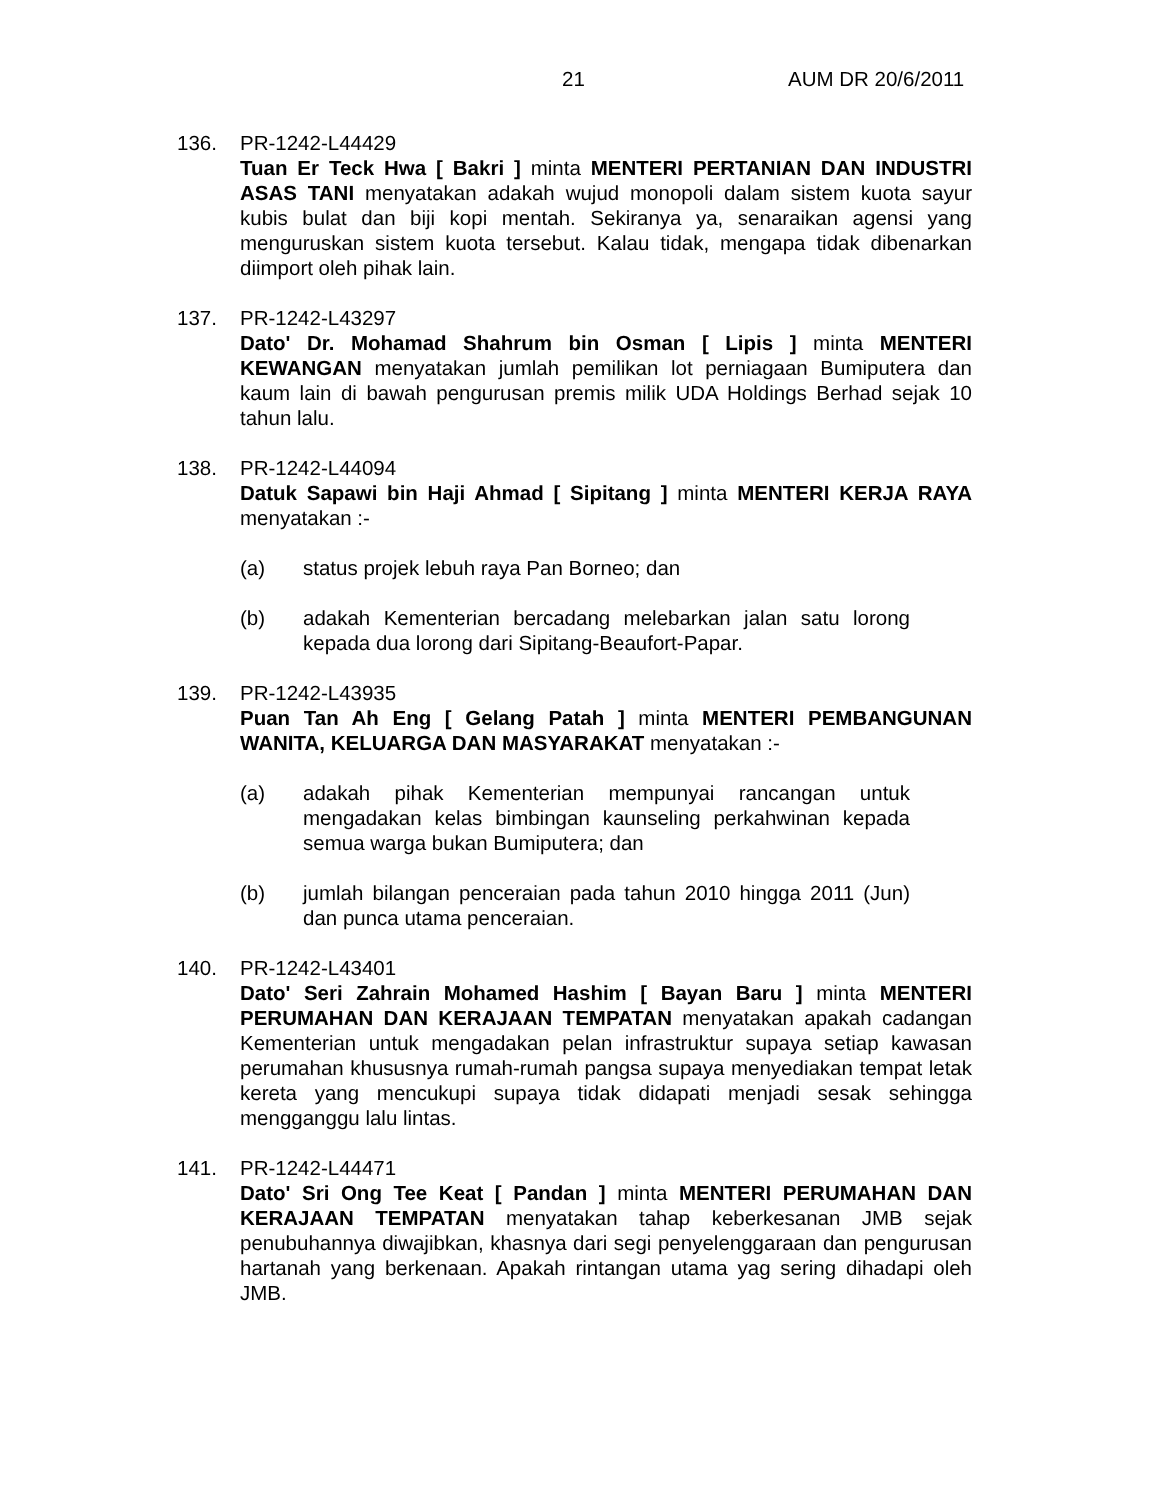21 AUM DR 20/6/2011
136. PR-1242-L44429
Tuan Er Teck Hwa [ Bakri ] minta MENTERI PERTANIAN DAN INDUSTRI ASAS TANI menyatakan adakah wujud monopoli dalam sistem kuota sayur kubis bulat dan biji kopi mentah. Sekiranya ya, senaraikan agensi yang menguruskan sistem kuota tersebut. Kalau tidak, mengapa tidak dibenarkan diimport oleh pihak lain.
137. PR-1242-L43297
Dato' Dr. Mohamad Shahrum bin Osman [ Lipis ] minta MENTERI KEWANGAN menyatakan jumlah pemilikan lot perniagaan Bumiputera dan kaum lain di bawah pengurusan premis milik UDA Holdings Berhad sejak 10 tahun lalu.
138. PR-1242-L44094
Datuk Sapawi bin Haji Ahmad [ Sipitang ] minta MENTERI KERJA RAYA menyatakan :-
(a) status projek lebuh raya Pan Borneo; dan
(b) adakah Kementerian bercadang melebarkan jalan satu lorong kepada dua lorong dari Sipitang-Beaufort-Papar.
139. PR-1242-L43935
Puan Tan Ah Eng [ Gelang Patah ] minta MENTERI PEMBANGUNAN WANITA, KELUARGA DAN MASYARAKAT menyatakan :-
(a) adakah pihak Kementerian mempunyai rancangan untuk mengadakan kelas bimbingan kaunseling perkahwinan kepada semua warga bukan Bumiputera; dan
(b) jumlah bilangan penceraian pada tahun 2010 hingga 2011 (Jun) dan punca utama penceraian.
140. PR-1242-L43401
Dato' Seri Zahrain Mohamed Hashim [ Bayan Baru ] minta MENTERI PERUMAHAN DAN KERAJAAN TEMPATAN menyatakan apakah cadangan Kementerian untuk mengadakan pelan infrastruktur supaya setiap kawasan perumahan khususnya rumah-rumah pangsa supaya menyediakan tempat letak kereta yang mencukupi supaya tidak didapati menjadi sesak sehingga mengganggu lalu lintas.
141. PR-1242-L44471
Dato' Sri Ong Tee Keat [ Pandan ] minta MENTERI PERUMAHAN DAN KERAJAAN TEMPATAN menyatakan tahap keberkesanan JMB sejak penubuhannya diwajibkan, khasnya dari segi penyelenggaraan dan pengurusan hartanah yang berkenaan. Apakah rintangan utama yag sering dihadapi oleh JMB.